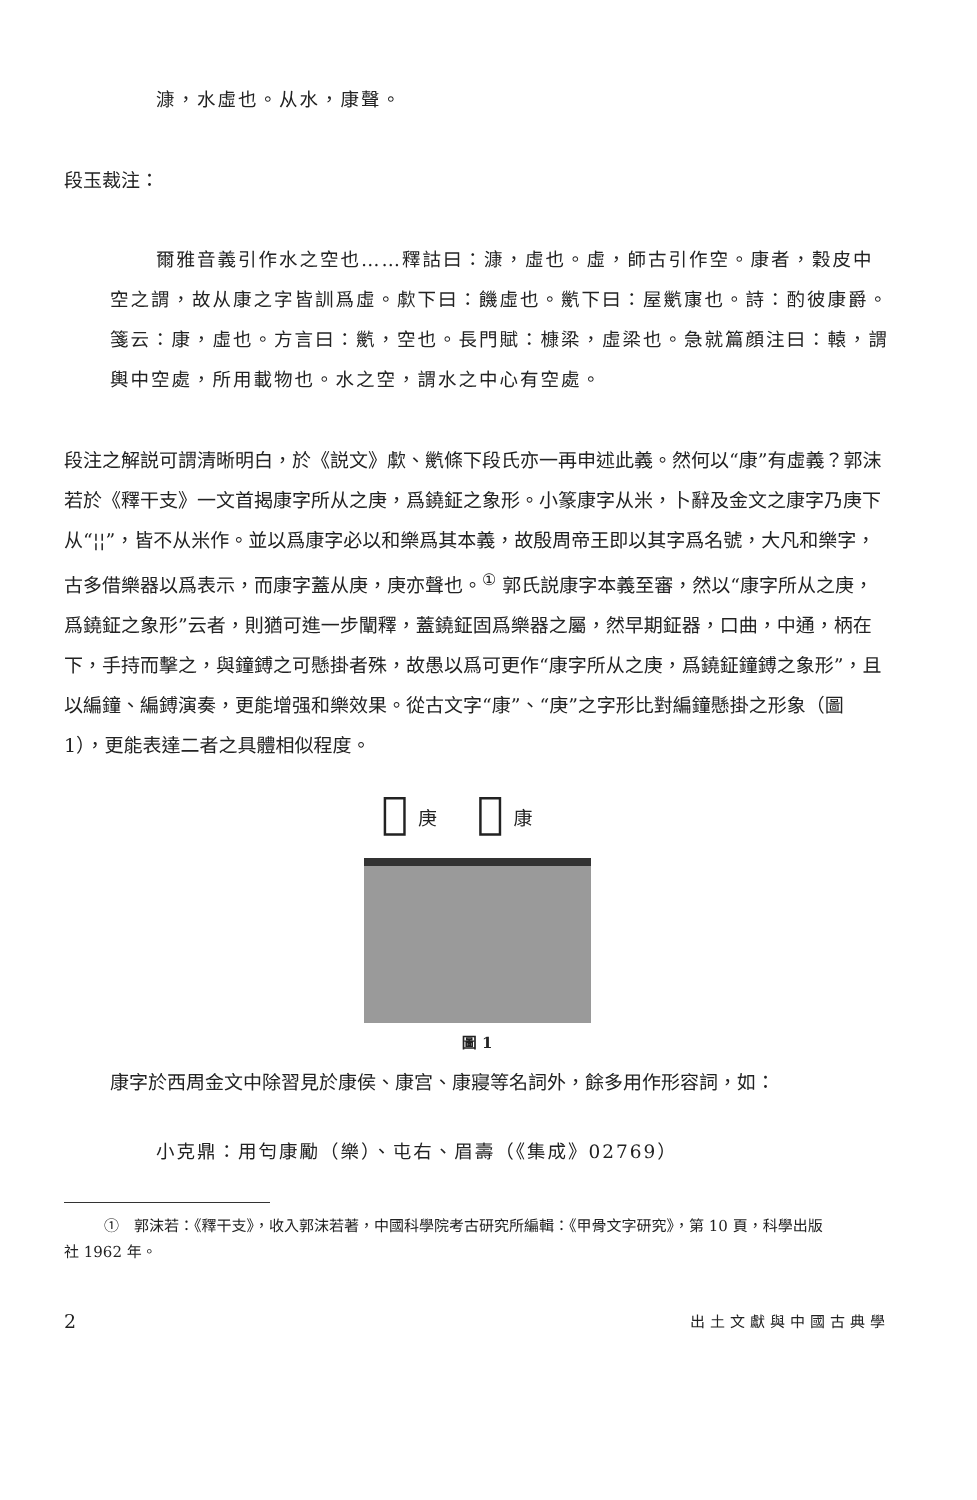漮，水虛也。从水，康聲。
段玉裁注：
爾雅音義引作水之空也……釋詁曰：漮，虛也。虛，師古引作空。康者，穀皮中空之謂，故从康之字皆訓爲虛。歑下曰：饑虛也。㡮下曰：屋㡮㝩也。詩：酌彼康爵。箋云：康，虛也。方言曰：㡮，空也。長門賦：槺梁，虛梁也。急就篇顔注曰：轅，謂輿中空處，所用載物也。水之空，謂水之中心有空處。
段注之解説可謂清晰明白，於《説文》歑、㡮條下段氏亦一再申述此義。然何以“康”有虛義？郭沫若於《釋干支》一文首揭康字所从之庚，爲鐃鉦之象形。小篆康字从米，卜辭及金文之康字乃庚下从“¦¦”，皆不从米作。並以爲康字必以和樂爲其本義，故殷周帝王即以其字爲名號，大凡和樂字，古多借樂器以爲表示，而康字蓋从庚，庚亦聲也。<sup>①</sup> 郭氏説康字本義至審，然以“康字所从之庚，爲鐃鉦之象形”云者，則猶可進一步闡釋，蓋鐃鉦固爲樂器之屬，然早期鉦器，口曲，中通，柄在下，手持而擊之，與鐘鎛之可懸掛者殊，故愚以爲可更作“康字所从之庚，爲鐃鉦鐘鎛之象形”，且以編鐘、編鎛演奏，更能增强和樂效果。從古文字“康”、“庚”之字形比對編鐘懸掛之形象（圖 1），更能表達二者之具體相似程度。
𢆉 庚 𢆉 康
圖 1
康字於西周金文中除習見於康侯、康宫、康寢等名詞外，餘多用作形容詞，如：
小克鼎：用匄康勵（樂）、屯右、眉壽（《集成》02769）
①　郭沫若：《釋干支》，收入郭沫若著，中國科學院考古研究所編輯：《甲骨文字研究》，第 10 頁，科學出版
社 1962 年。
2 出土文獻與中國古典學